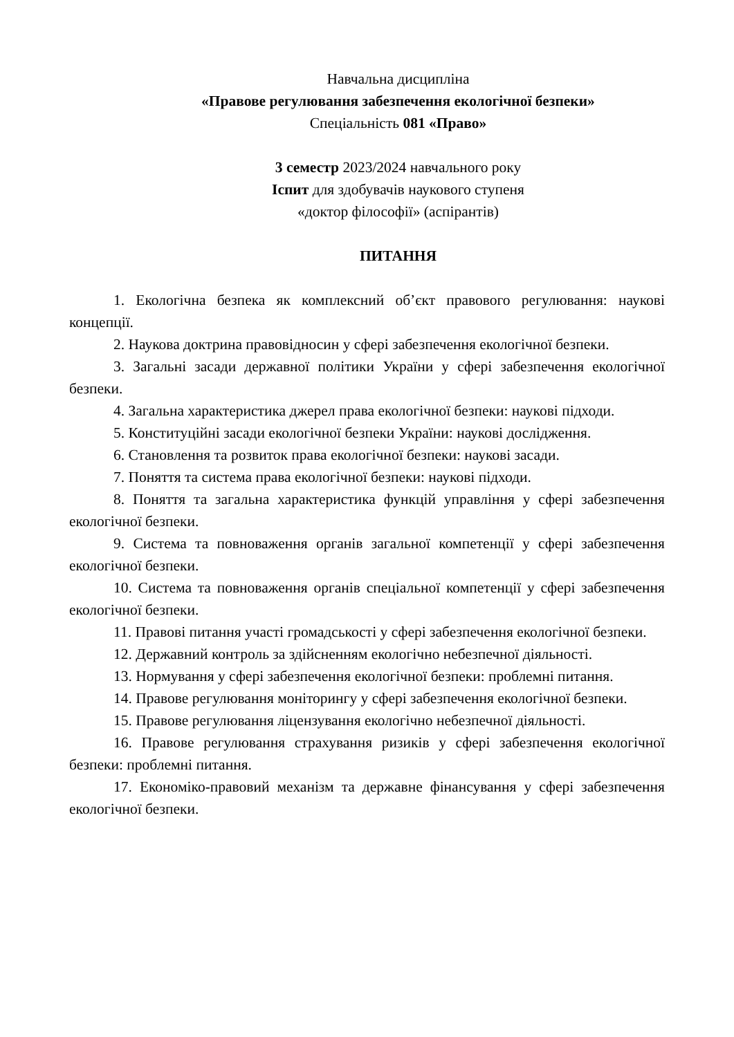Навчальна дисципліна
«Правове регулювання забезпечення екологічної безпеки»
Спеціальність 081 «Право»
3 семестр 2023/2024 навчального року
Іспит для здобувачів наукового ступеня
«доктор філософії» (аспірантів)
ПИТАННЯ
1. Екологічна безпека як комплексний об’єкт правового регулювання: наукові концепції.
2. Наукова доктрина правовідносин у сфері забезпечення екологічної безпеки.
3. Загальні засади державної політики України у сфері забезпечення екологічної безпеки.
4. Загальна характеристика джерел права екологічної безпеки: наукові підходи.
5. Конституційні засади екологічної безпеки України: наукові дослідження.
6. Становлення та розвиток права екологічної безпеки: наукові засади.
7. Поняття та система права екологічної безпеки: наукові підходи.
8. Поняття та загальна характеристика функцій управління у сфері забезпечення екологічної безпеки.
9. Система та повноваження органів загальної компетенції у сфері забезпечення екологічної безпеки.
10. Система та повноваження органів спеціальної компетенції у сфері забезпечення екологічної безпеки.
11. Правові питання участі громадськості у сфері забезпечення екологічної безпеки.
12. Державний контроль за здійсненням екологічно небезпечної діяльності.
13. Нормування у сфері забезпечення екологічної безпеки: проблемні питання.
14. Правове регулювання моніторингу у сфері забезпечення екологічної безпеки.
15. Правове регулювання ліцензування екологічно небезпечної діяльності.
16. Правове регулювання страхування ризиків у сфері забезпечення екологічної безпеки: проблемні питання.
17. Економіко-правовий механізм та державне фінансування у сфері забезпечення екологічної безпеки.